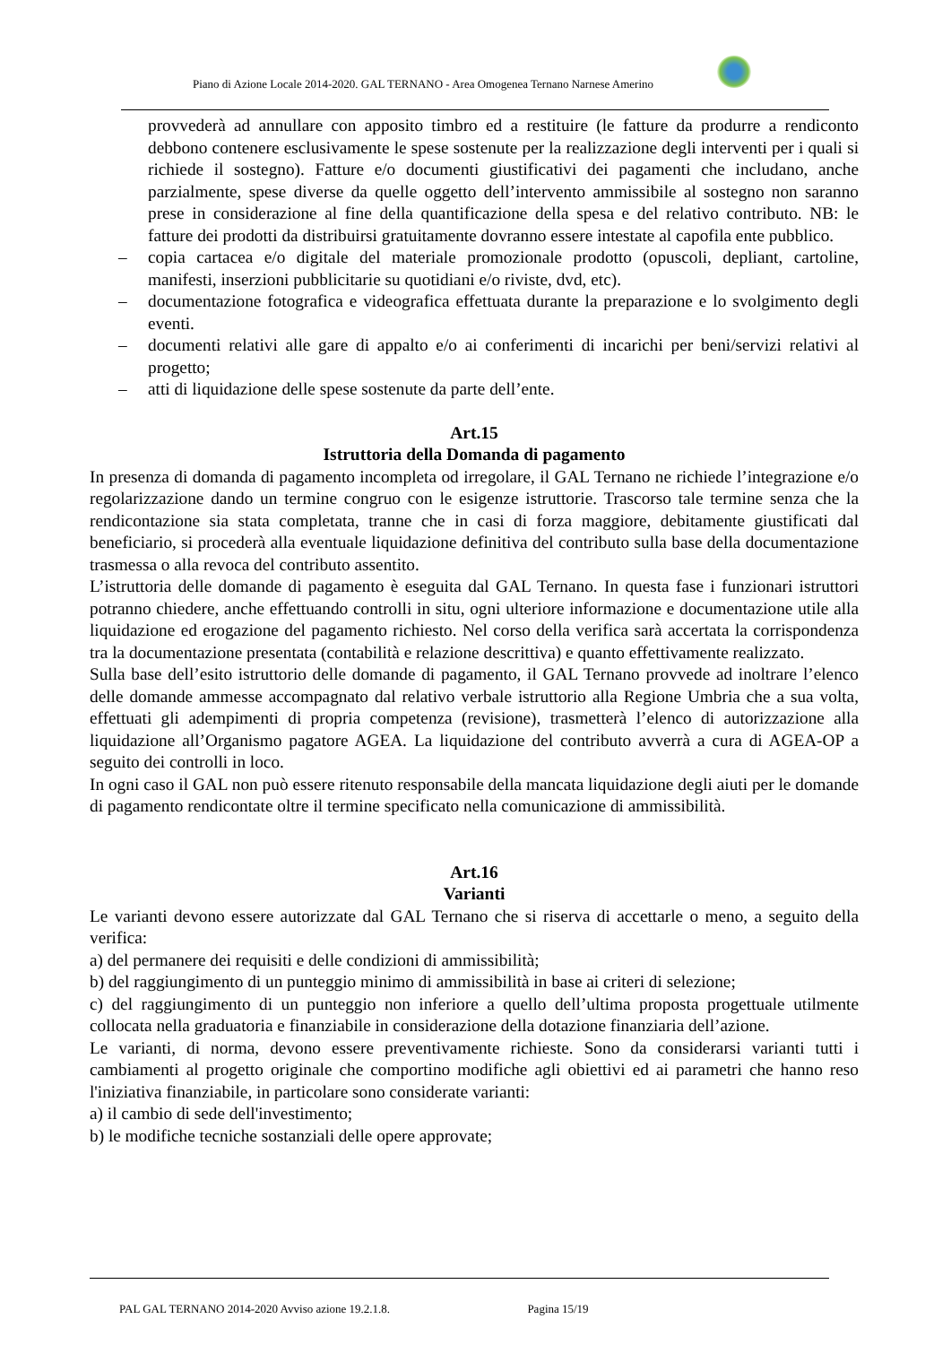Piano di Azione Locale 2014-2020. GAL TERNANO - Area Omogenea Ternano Narnese Amerino
provvederà ad annullare con apposito timbro ed a restituire (le fatture da produrre a rendiconto debbono contenere esclusivamente le spese sostenute per la realizzazione degli interventi per i quali si richiede il sostegno). Fatture e/o documenti giustificativi dei pagamenti che includano, anche parzialmente, spese diverse da quelle oggetto dell’intervento ammissibile al sostegno non saranno prese in considerazione al fine della quantificazione della spesa e del relativo contributo. NB: le fatture dei prodotti da distribuirsi gratuitamente dovranno essere intestate al capofila ente pubblico.
– copia cartacea e/o digitale del materiale promozionale prodotto (opuscoli, depliant, cartoline, manifesti, inserzioni pubblicitarie su quotidiani e/o riviste, dvd, etc).
– documentazione fotografica e videografica effettuata durante la preparazione e lo svolgimento degli eventi.
– documenti relativi alle gare di appalto e/o ai conferimenti di incarichi per beni/servizi relativi al progetto;
– atti di liquidazione delle spese sostenute da parte dell’ente.
Art.15
Istruttoria della Domanda di pagamento
In presenza di domanda di pagamento incompleta od irregolare, il GAL Ternano ne richiede l’integrazione e/o regolarizzazione dando un termine congruo con le esigenze istruttorie. Trascorso tale termine senza che la rendicontazione sia stata completata, tranne che in casi di forza maggiore, debitamente giustificati dal beneficiario, si procederà alla eventuale liquidazione definitiva del contributo sulla base della documentazione trasmessa o alla revoca del contributo assentito.
L’istruttoria delle domande di pagamento è eseguita dal GAL Ternano. In questa fase i funzionari istruttori potranno chiedere, anche effettuando controlli in situ, ogni ulteriore informazione e documentazione utile alla liquidazione ed erogazione del pagamento richiesto. Nel corso della verifica sarà accertata la corrispondenza tra la documentazione presentata (contabilità e relazione descrittiva) e quanto effettivamente realizzato.
Sulla base dell’esito istruttorio delle domande di pagamento, il GAL Ternano provvede ad inoltrare l’elenco delle domande ammesse accompagnato dal relativo verbale istruttorio alla Regione Umbria che a sua volta, effettuati gli adempimenti di propria competenza (revisione), trasmetterà l’elenco di autorizzazione alla liquidazione all’Organismo pagatore AGEA. La liquidazione del contributo avverrà a cura di AGEA-OP a seguito dei controlli in loco.
In ogni caso il GAL non può essere ritenuto responsabile della mancata liquidazione degli aiuti per le domande di pagamento rendicontate oltre il termine specificato nella comunicazione di ammissibilità.
Art.16
Varianti
Le varianti devono essere autorizzate dal GAL Ternano che si riserva di accettarle o meno, a seguito della verifica:
a) del permanere dei requisiti e delle condizioni di ammissibilità;
b) del raggiungimento di un punteggio minimo di ammissibilità in base ai criteri di selezione;
c) del raggiungimento di un punteggio non inferiore a quello dell’ultima proposta progettuale utilmente collocata nella graduatoria e finanziabile in considerazione della dotazione finanziaria dell’azione.
Le varianti, di norma, devono essere preventivamente richieste. Sono da considerarsi varianti tutti i cambiamenti al progetto originale che comportino modifiche agli obiettivi ed ai parametri che hanno reso l'iniziativa finanziabile, in particolare sono considerate varianti:
a) il cambio di sede dell'investimento;
b) le modifiche tecniche sostanziali delle opere approvate;
PAL GAL TERNANO 2014-2020 Avviso azione 19.2.1.8. Pagina 15/19